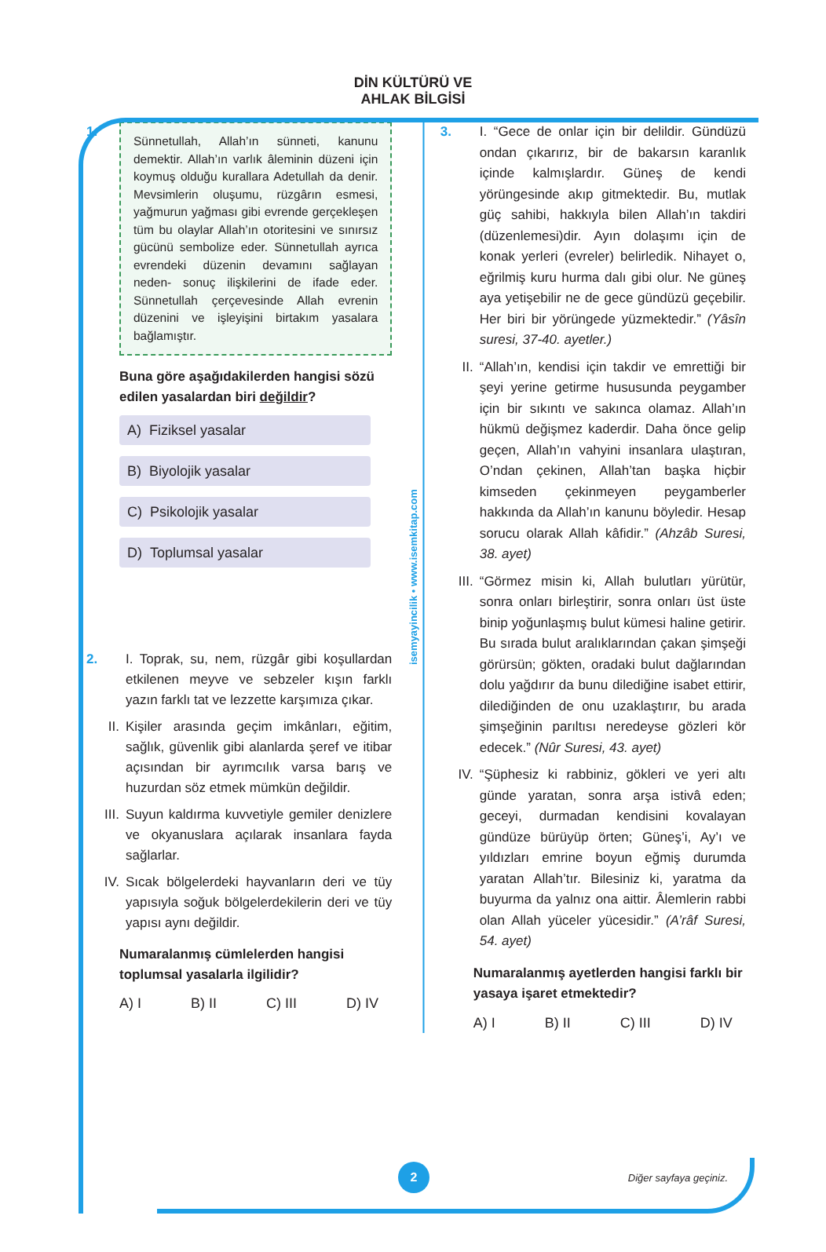DİN KÜLTÜRÜ VE
AHLAK BİLGİSİ
1.
Sünnetullah, Allah’ın sünneti, kanunu demektir. Allah’ın varlık âleminin düzeni için koymuş olduğu kurallara Adetullah da denir. Mevsimlerin oluşumu, rüzgârın esmesi, yağmurun yağması gibi evrende gerçekleşen tüm bu olaylar Allah’ın otoritesini ve sınırsız gücünü sembolize eder. Sünnetullah ayrıca evrendeki düzenin devamını sağlayan neden- sonuç ilişkilerini de ifade eder. Sünnetullah çerçevesinde Allah evrenin düzenini ve işleyişini birtakım yasalara bağlamıştır.
Buna göre aşağıdakilerden hangisi sözü edilen yasalardan biri değildir?
A) Fiziksel yasalar
B) Biyolojik yasalar
C) Psikolojik yasalar
D) Toplumsal yasalar
2.
I. Toprak, su, nem, rüzgâr gibi koşullardan etkilenen meyve ve sebzeler kışın farklı yazın farklı tat ve lezzette karşımıza çıkar.
II. Kişiler arasında geçim imkânları, eğitim, sağlık, güvenlik gibi alanlarda şeref ve itibar açısından bir ayrımcılık varsa barış ve huzurdan söz etmek mümkün değildir.
III. Suyun kaldırma kuvvetiyle gemiler denizlere ve okyanuslara açılarak insanlara fayda sağlarlar.
IV. Sıcak bölgelerdeki hayvanların deri ve tüy yapısıyla soğuk bölgelerdekilerin deri ve tüy yapısı aynı değildir.
Numaralanmış cümlelerden hangisi toplumsal yasalarla ilgilidir?
A) I B) II C) III D) IV
isemyayincilik • www.isemkitap.com
3.
I. “Gece de onlar için bir delildir. Gündüzü ondan çıkarırız, bir de bakarsın karanlık içinde kalmışlardır. Güneş de kendi yörüngesinde akıp gitmektedir. Bu, mutlak güç sahibi, hakkıyla bilen Allah’ın takdiri (düzenlemesi)dir. Ayın dolaşımı için de konak yerleri (evreler) belirledik. Nihayet o, eğrilmiş kuru hurma dalı gibi olur. Ne güneş aya yetişebilir ne de gece gündüzü geçebilir. Her biri bir yörüngede yüzmektedir.” (Yâsîn suresi, 37-40. ayetler.)
II. “Allah’ın, kendisi için takdir ve emrettiği bir şeyi yerine getirme hususunda peygamber için bir sıkıntı ve sakınca olamaz. Allah’ın hükmü değişmez kaderdir. Daha önce gelip geçen, Allah’ın vahyini insanlara ulaştıran, O’ndan çekinen, Allah’tan başka hiçbir kimseden çekinmeyen peygamberler hakkında da Allah’ın kanunu böyledir. Hesap sorucu olarak Allah kâfidir.” (Ahzâb Suresi, 38. ayet)
III. “Görmez misin ki, Allah bulutları yürütür, sonra onları birleştirir, sonra onları üst üste binip yoğunlaşmış bulut kümesi haline getirir. Bu sırada bulut aralıklarından çakan şimşeği görürsün; gökten, oradaki bulut dağlarından dolu yağdırır da bunu dilediğine isabet ettirir, dilediğinden de onu uzaklaştırır, bu arada şimşeğinin parıltısı neredeyse gözleri kör edecek.” (Nûr Suresi, 43. ayet)
IV. “Şüphesiz ki rabbiniz, gökleri ve yeri altı günde yaratan, sonra arşa istivâ eden; geceyi, durmadan kendisini kovalayan gündüze bürüyüp örten; Güneş’i, Ay’ı ve yıldızları emrine boyun eğmiş durumda yaratan Allah’tır. Bilesiniz ki, yaratma da buyurma da yalnız ona aittir. Âlemlerin rabbi olan Allah yüceler yücesidir.” (A’râf Suresi, 54. ayet)
Numaralanmış ayetlerden hangisi farklı bir yasaya işaret etmektedir?
A) I B) II C) III D) IV
2
Diğer sayfaya geçiniz.